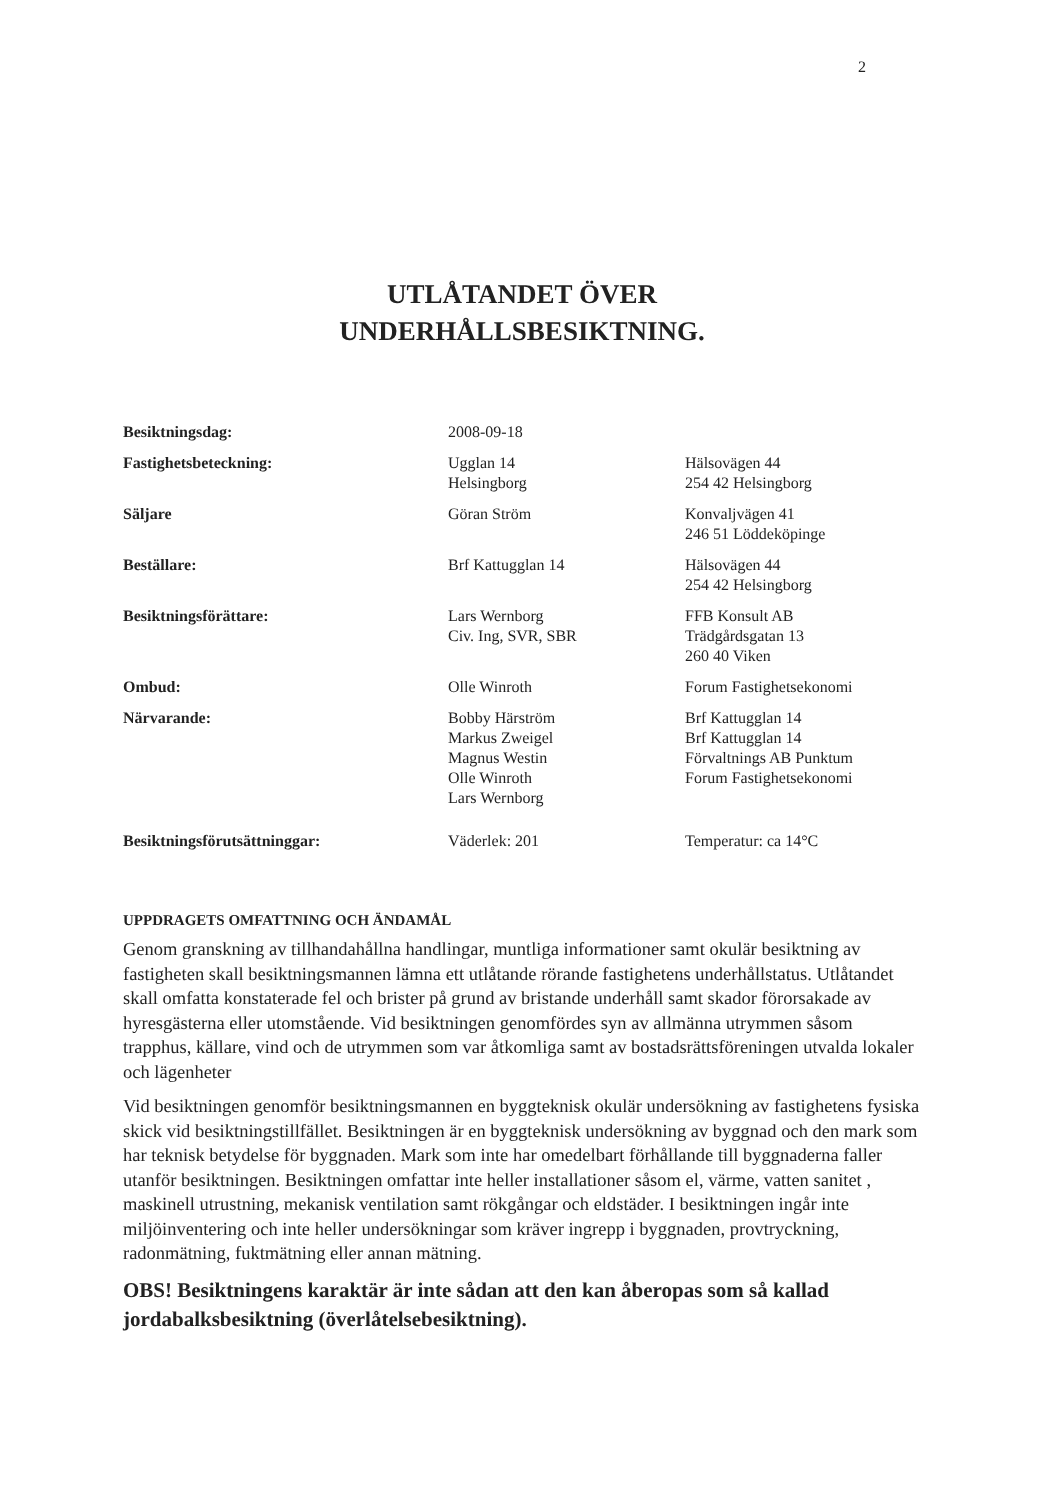2
UTLÅTANDET ÖVER
UNDERHÅLLSBESIKTNING.
| Besiktningsdag: | 2008-09-18 | |
| Fastighetsbeteckning: | Ugglan 14 Helsingborg | Hälsovägen 44 254 42 Helsingborg |
| Säljare | Göran Ström | Konvaljvägen 41 246 51 Löddeköpinge |
| Beställare: | Brf Kattugglan 14 | Hälsovägen 44 254 42 Helsingborg |
| Besiktningsförättare: | Lars Wernborg Civ. Ing, SVR, SBR | FFB Konsult AB Trädgårdsgatan 13 260 40 Viken |
| Ombud: | Olle Winroth | Forum Fastighetsekonomi |
| Närvarande: | Bobby Härström Markus Zweigel Magnus Westin Olle Winroth Lars Wernborg | Brf Kattugglan 14 Brf Kattugglan 14 Förvaltnings AB Punktum Forum Fastighetsekonomi |
| Besiktningsförutsättninggar: | Väderlek: 201 | Temperatur: ca 14°C |
UPPDRAGETS OMFATTNING OCH ÄNDAMÅL
Genom granskning av tillhandahållna handlingar, muntliga informationer samt okulär besiktning av fastigheten skall besiktningsmannen lämna ett utlåtande rörande fastighetens underhållstatus. Utlåtandet skall omfatta konstaterade fel och brister på grund av bristande underhåll samt skador förorsakade av hyresgästerna eller utomstående. Vid besiktningen genomfördes syn av allmänna utrymmen såsom trapphus, källare, vind och de utrymmen som var åtkomliga samt av bostadsrättsföreningen utvalda lokaler och lägenheter
Vid besiktningen genomför besiktningsmannen en byggteknisk okulär undersökning av fastighetens fysiska skick vid besiktningstillfället. Besiktningen är en byggteknisk undersökning av byggnad och den mark som har teknisk betydelse för byggnaden. Mark som inte har omedelbart förhållande till byggnaderna faller utanför besiktningen. Besiktningen omfattar inte heller installationer såsom el, värme, vatten sanitet , maskinell utrustning, mekanisk ventilation samt rökgångar och eldstäder. I besiktningen ingår inte miljöinventering och inte heller undersökningar som kräver ingrepp i byggnaden, provtryckning, radonmätning, fuktmätning eller annan mätning.
OBS! Besiktningens karaktär är inte sådan att den kan åberopas som så kallad jordabalksbesiktning (överlåtelsebesiktning).